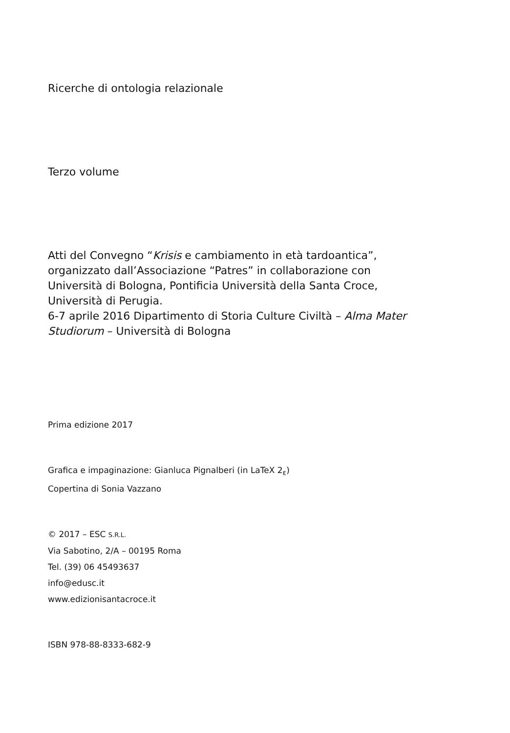Ricerche di ontologia relazionale
Terzo volume
Atti del Convegno “Krisis e cambiamento in età tardoantica”,
organizzato dall’Associazione “Patres” in collaborazione con
Università di Bologna, Pontificia Università della Santa Croce,
Università di Perugia.
6-7 aprile 2016 Dipartimento di Storia Culture Civiltà – Alma Mater
Studiorum – Università di Bologna
Prima edizione 2017
Grafica e impaginazione: Gianluca Pignalberi (in LaTeX 2<sub>ε</sub>)
Copertina di Sonia Vazzano
© 2017 – ESC S.R.L.
Via Sabotino, 2/A – 00195 Roma
Tel. (39) 06 45493637
info@edusc.it
www.edizionisantacroce.it
ISBN 978-88-8333-682-9